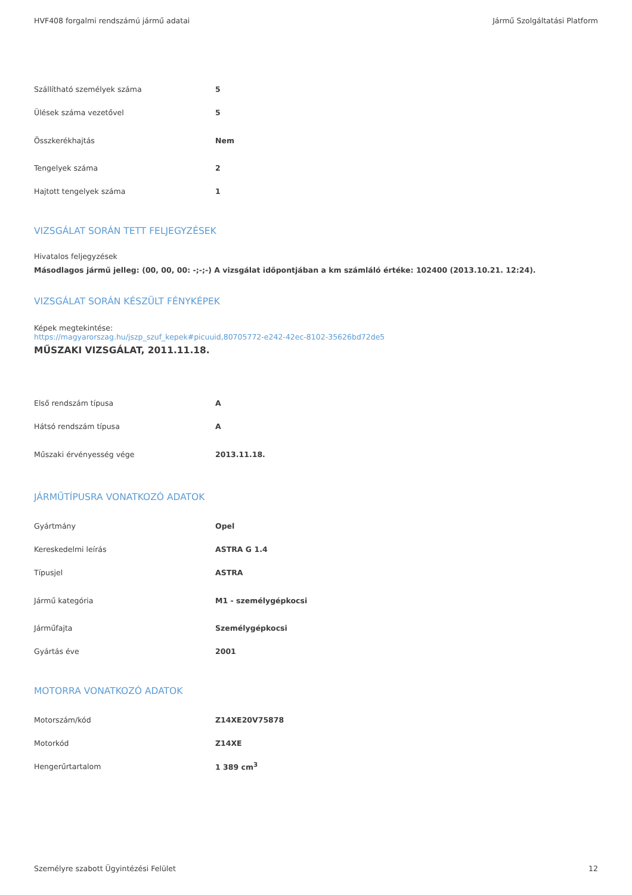HVF408 forgalmi rendszámú jármű adatai Jármű Szolgáltatási Platform
| Szállítható személyek száma | 5 |
| Ülések száma vezetővel | 5 |
| Összkerékhajtás | Nem |
| Tengelyek száma | 2 |
| Hajtott tengelyek száma | 1 |
VIZSGÁLAT SORÁN TETT FELJEGYZÉSEK
Hivatalos feljegyzések
Másodlagos jármű jelleg: (00, 00, 00: -;-;-) A vizsgálat időpontjában a km számláló értéke: 102400 (2013.10.21. 12:24).
VIZSGÁLAT SORÁN KÉSZÜLT FÉNYKÉPEK
Képek megtekintése:
https://magyarorszag.hu/jszp_szuf_kepek#picuuid,80705772-e242-42ec-8102-35626bd72de5
MŰSZAKI VIZSGÁLAT, 2011.11.18.
| Első rendszám típusa | A |
| Hátsó rendszám típusa | A |
| Műszaki érvényesség vége | 2013.11.18. |
JÁRMŰTÍPUSRA VONATKOZÓ ADATOK
| Gyártmány | Opel |
| Kereskedelmi leírás | ASTRA G 1.4 |
| Típusjel | ASTRA |
| Jármű kategória | M1 - személygépkocsi |
| Járműfajta | Személygépkocsi |
| Gyártás éve | 2001 |
MOTORRA VONATKOZÓ ADATOK
| Motorszám/kód | Z14XE20V75878 |
| Motorkód | Z14XE |
| Hengerűrtartalom | 1 389 cm<sup>3</sup> |
Személyre szabott Ügyintézési Felület 12